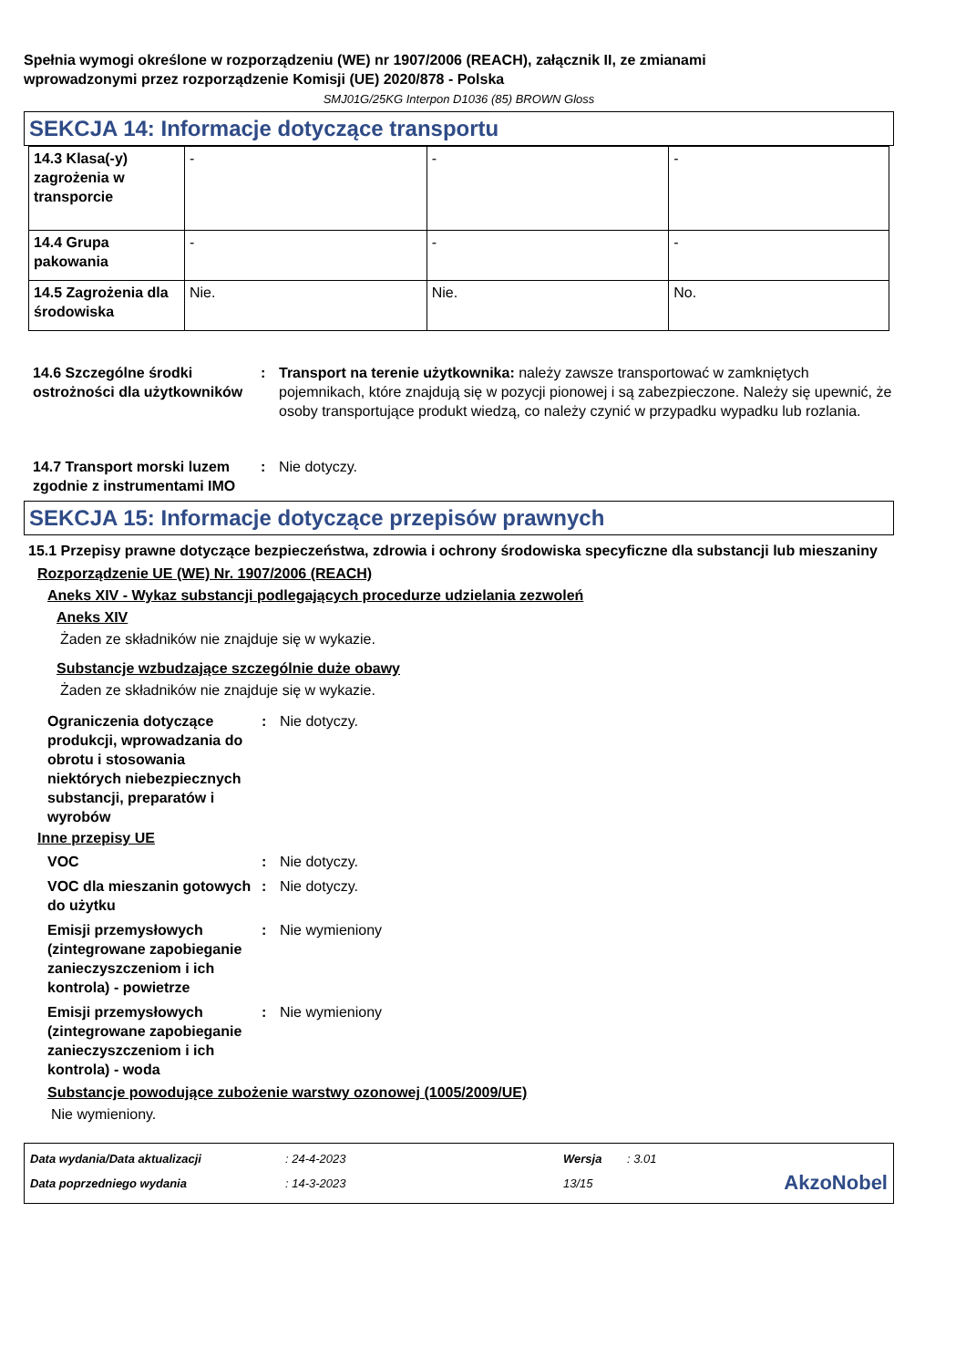Spełnia wymogi określone w rozporządzeniu (WE) nr 1907/2006 (REACH), załącznik II, ze zmianami
wprowadzonymi przez rozporządzenie Komisji (UE) 2020/878 - Polska
SMJ01G/25KG Interpon D1036 (85) BROWN Gloss
SEKCJA 14: Informacje dotyczące transportu
| 14.3 Klasa(-y) zagrożenia w transporcie | - | - | - |
| 14.4 Grupa pakowania | - | - | - |
| 14.5 Zagrożenia dla środowiska | Nie. | Nie. | No. |
14.6 Szczególne środki ostrożności dla użytkowników
: Transport na terenie użytkownika: należy zawsze transportować w zamkniętych pojemnikach, które znajdują się w pozycji pionowej i są zabezpieczone. Należy się upewnić, że osoby transportujące produkt wiedzą, co należy czynić w przypadku wypadku lub rozlania.
14.7 Transport morski luzem zgodnie z instrumentami IMO
: Nie dotyczy.
SEKCJA 15: Informacje dotyczące przepisów prawnych
15.1 Przepisy prawne dotyczące bezpieczeństwa, zdrowia i ochrony środowiska specyficzne dla substancji lub mieszaniny
Rozporządzenie UE (WE) Nr. 1907/2006 (REACH)
Aneks XIV - Wykaz substancji podlegających procedurze udzielania zezwoleń
Aneks XIV
Żaden ze składników nie znajduje się w wykazie.
Substancje wzbudzające szczególnie duże obawy
Żaden ze składników nie znajduje się w wykazie.
Ograniczenia dotyczące produkcji, wprowadzania do obrotu i stosowania niektórych niebezpiecznych substancji, preparatów i wyrobów
: Nie dotyczy.
Inne przepisy UE
VOC : Nie dotyczy.
VOC dla mieszanin gotowych do użytku
: Nie dotyczy.
Emisji przemysłowych (zintegrowane zapobieganie zanieczyszczeniom i ich kontrola) - powietrze
: Nie wymieniony
Emisji przemysłowych (zintegrowane zapobieganie zanieczyszczeniom i ich kontrola) - woda
: Nie wymieniony
Substancje powodujące zubożenie warstwy ozonowej (1005/2009/UE)
Nie wymieniony.
| Data wydania/Data aktualizacji | : 24-4-2023 | Wersja | : 3.01 | |
| Data poprzedniego wydania | : 14-3-2023 | 13/15 | | AkzoNobel |